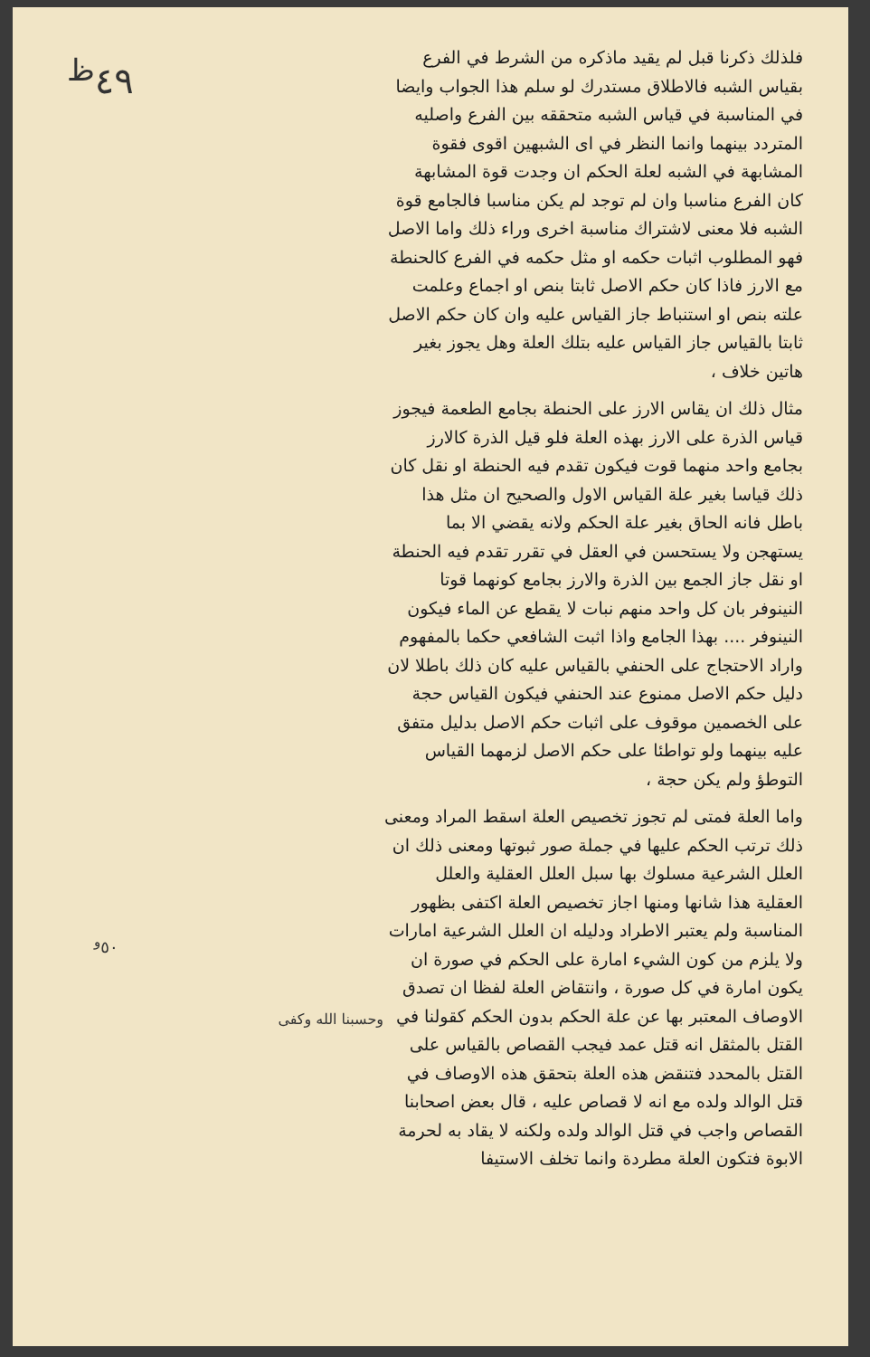٤٩<sup>ظ</sup>
٥٠<sup>و</sup>
وحسبنا الله وكفى
فلذلك ذكرنا قبل لم يقيد ماذكره من الشرط في الفرع بقياس الشبه فالاطلاق مستدرك لو سلم هذا الجواب وايضا في المناسبة في قياس الشبه متحققه بين الفرع واصليه المتردد بينهما وانما النظر في اى الشبهين اقوى فقوة المشابهة في الشبه لعلة الحكم ان وجدت قوة المشابهة كان الفرع مناسبا وان لم توجد لم يكن مناسبا فالجامع قوة الشبه فلا معنى لاشتراك مناسبة اخرى وراء ذلك واما الاصل فهو المطلوب اثبات حكمه او مثل حكمه في الفرع كالحنطة مع الارز فاذا كان حكم الاصل ثابتا بنص او اجماع وعلمت علته بنص او استنباط جاز القياس عليه وان كان حكم الاصل ثابتا بالقياس جاز القياس عليه بتلك العلة وهل يجوز بغير هاتين خلاف ،
مثال ذلك ان يقاس الارز على الحنطة بجامع الطعمة فيجوز قياس الذرة على الارز بهذه العلة فلو قيل الذرة كالارز بجامع واحد منهما قوت فيكون تقدم فيه الحنطة او نقل كان ذلك قياسا بغير علة القياس الاول والصحيح ان مثل هذا باطل فانه الحاق بغير علة الحكم ولانه يقضي الا بما يستهجن ولا يستحسن في العقل في تقرر تقدم فيه الحنطة او نقل جاز الجمع بين الذرة والارز بجامع كونهما قوتا النينوفر بان كل واحد منهم نبات لا يقطع عن الماء فيكون النينوفر .... بهذا الجامع واذا اثبت الشافعي حكما بالمفهوم واراد الاحتجاج على الحنفي بالقياس عليه كان ذلك باطلا لان دليل حكم الاصل ممنوع عند الحنفي فيكون القياس حجة على الخصمين موقوف على اثبات حكم الاصل بدليل متفق عليه بينهما ولو تواطئا على حكم الاصل لزمهما القياس التوطؤ ولم يكن حجة ،
واما العلة فمتى لم تجوز تخصيص العلة اسقط المراد ومعنى ذلك ترتب الحكم عليها في جملة صور ثبوتها ومعنى ذلك ان العلل الشرعية مسلوك بها سبل العلل العقلية والعلل العقلية هذا شانها ومنها اجاز تخصيص العلة اكتفى بظهور المناسبة ولم يعتبر الاطراد ودليله ان العلل الشرعية امارات ولا يلزم من كون الشيء امارة على الحكم في صورة ان يكون امارة في كل صورة ، وانتقاض العلة لفظا ان تصدق الاوصاف المعتبر بها عن علة الحكم بدون الحكم كقولنا في القتل بالمثقل انه قتل عمد فيجب القصاص بالقياس على القتل بالمحدد فتنقض هذه العلة بتحقق هذه الاوصاف في قتل الوالد ولده مع انه لا قصاص عليه ، قال بعض اصحابنا القصاص واجب في قتل الوالد ولده ولكنه لا يقاد به لحرمة الابوة فتكون العلة مطردة وانما تخلف الاستيفا